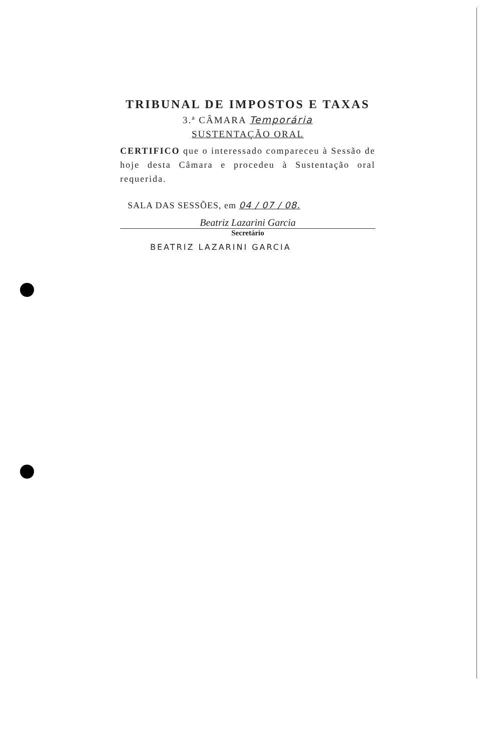TRIBUNAL DE IMPOSTOS E TAXAS
3.ª CÂMARA Temporária
SUSTENTAÇÃO ORAL
CERTIFICO que o interessado compareceu à Sessão de hoje desta Câmara e procedeu à Sustentação oral requerida.
SALA DAS SESSÕES, em 04 / 07 / 08.
Beatriz Lazarini Garcia
Secretário
BEATRIZ LAZARINI GARCIA